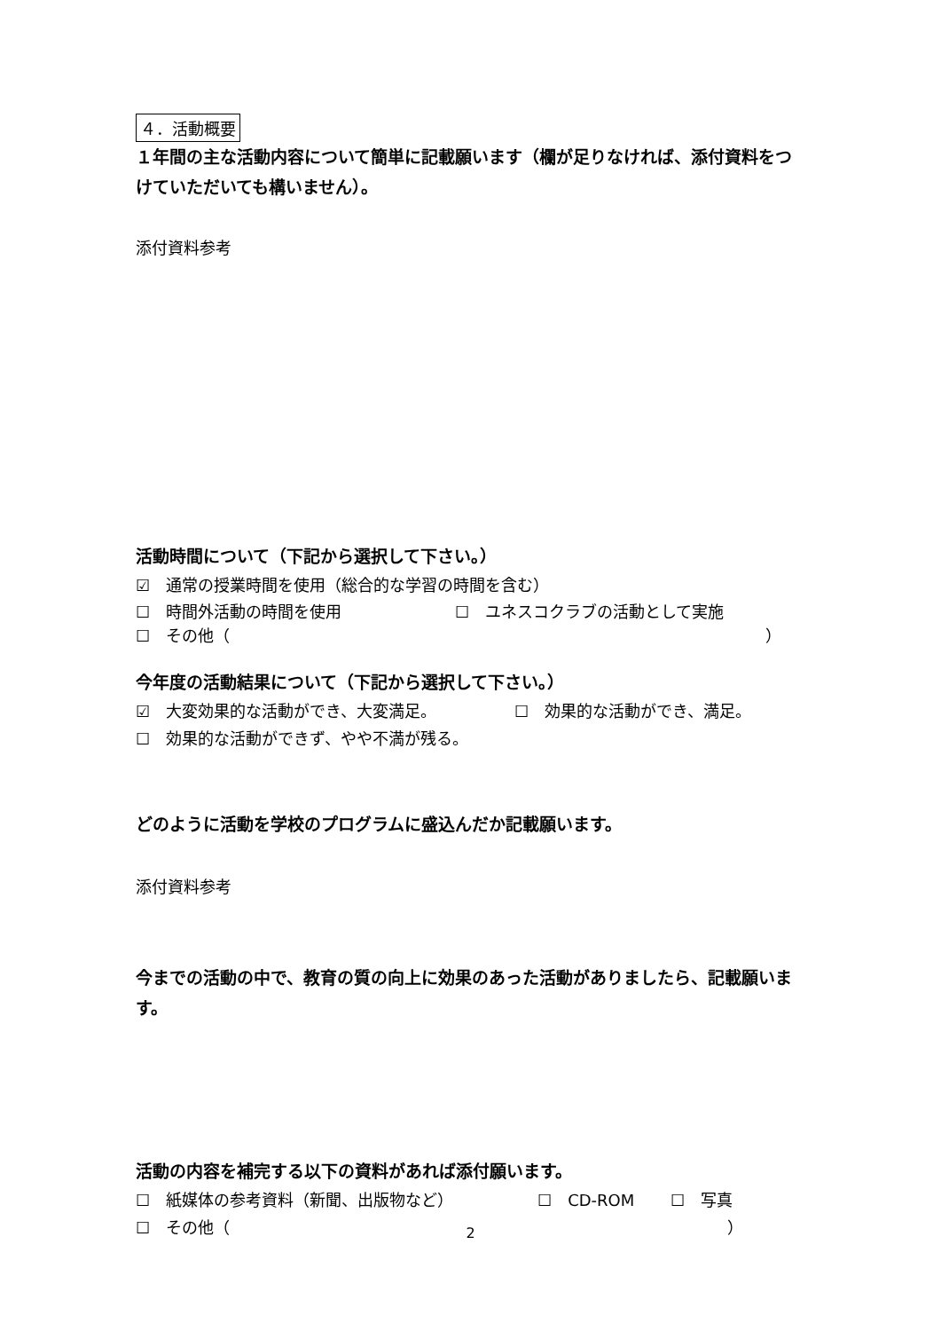４．活動概要
１年間の主な活動内容について簡単に記載願います（欄が足りなければ、添付資料をつけていただいても構いません）。
添付資料参考
活動時間について（下記から選択して下さい。）
☑　通常の授業時間を使用（総合的な学習の時間を含む）
☐　時間外活動の時間を使用 ☐　ユネスコクラブの活動として実施
☐　その他（ ）
今年度の活動結果について（下記から選択して下さい。）
☑　大変効果的な活動ができ、大変満足。 ☐　効果的な活動ができ、満足。
☐　効果的な活動ができず、やや不満が残る。
どのように活動を学校のプログラムに盛込んだか記載願います。
添付資料参考
今までの活動の中で、教育の質の向上に効果のあった活動がありましたら、記載願います。
活動の内容を補完する以下の資料があれば添付願います。
☐　紙媒体の参考資料（新聞、出版物など） ☐　CD-ROM ☐　写真
☐　その他（ ）
2